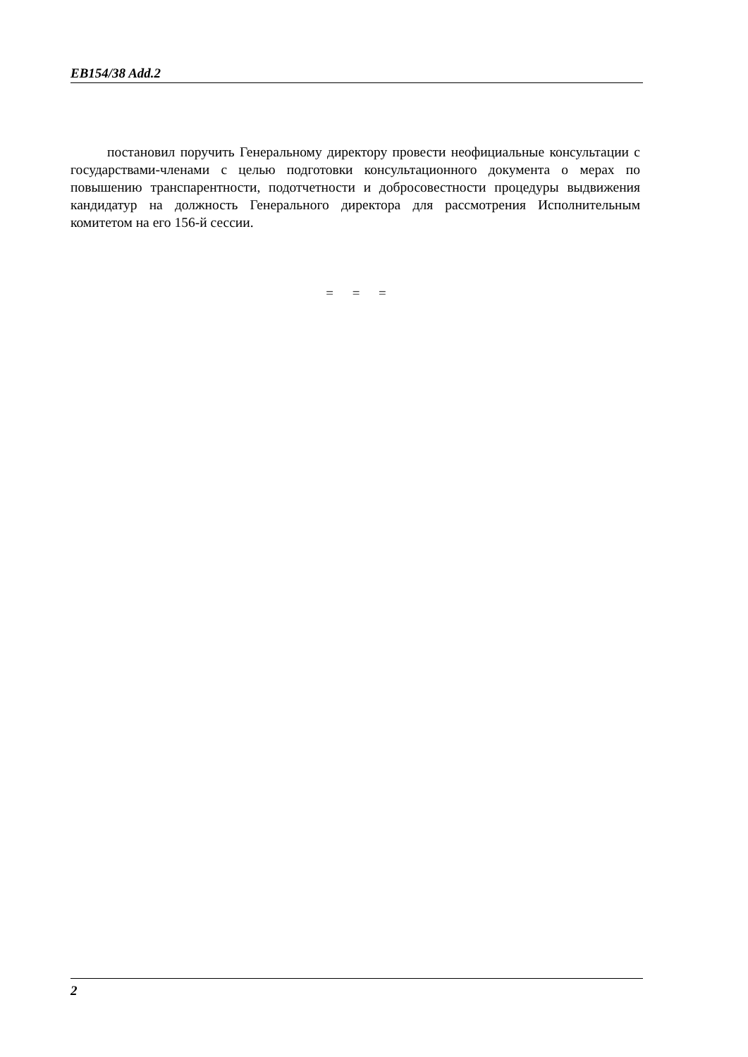EB154/38 Add.2
постановил поручить Генеральному директору провести неофициальные консультации с государствами-членами с целью подготовки консультационного документа о мерах по повышению транспарентности, подотчетности и добросовестности процедуры выдвижения кандидатур на должность Генерального директора для рассмотрения Исполнительным комитетом на его 156-й сессии.
= = =
2